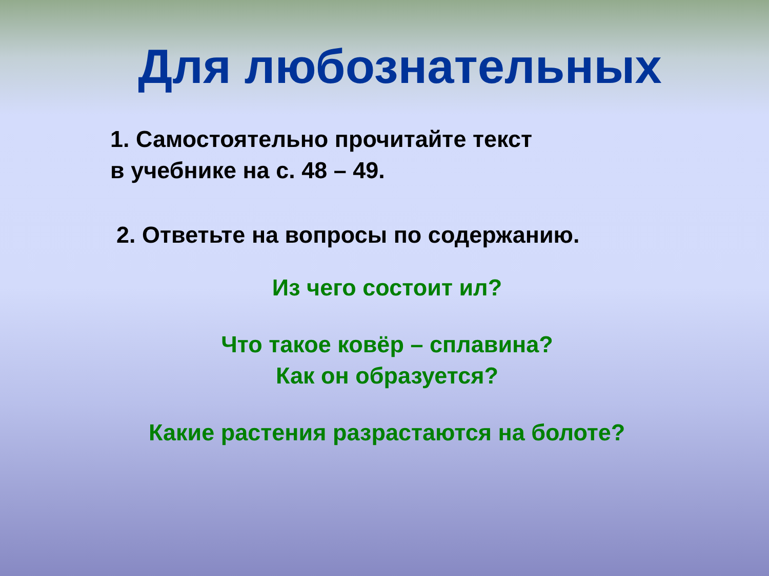Для любознательных
1. Самостоятельно прочитайте текст
в учебнике на с. 48 – 49.
2. Ответьте на вопросы по содержанию.
Из чего состоит ил?
Что такое ковёр – сплавина?
Как он образуется?
Какие растения разрастаются на болоте?